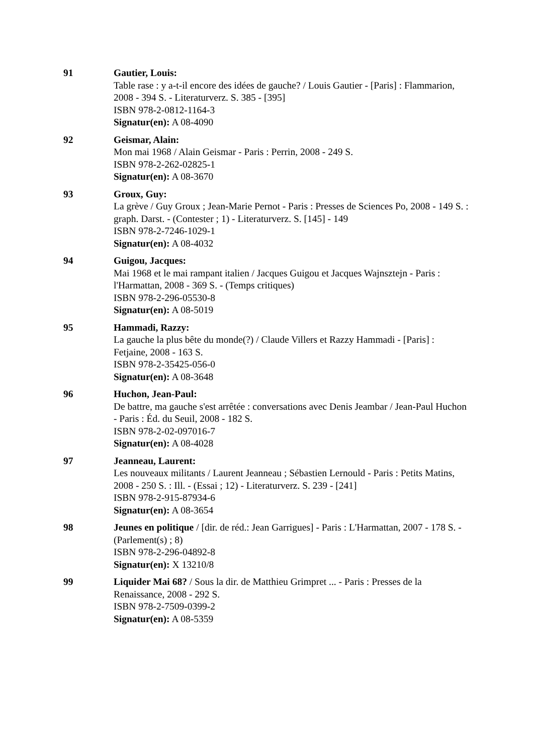91 Gautier, Louis:
Table rase : y a-t-il encore des idées de gauche? / Louis Gautier - [Paris] : Flammarion, 2008 - 394 S. - Literaturverz. S. 385 - [395]
ISBN 978-2-0812-1164-3
Signatur(en): A 08-4090
92 Geismar, Alain:
Mon mai 1968 / Alain Geismar - Paris : Perrin, 2008 - 249 S.
ISBN 978-2-262-02825-1
Signatur(en): A 08-3670
93 Groux, Guy:
La grève / Guy Groux ; Jean-Marie Pernot - Paris : Presses de Sciences Po, 2008 - 149 S. : graph. Darst. - (Contester ; 1) - Literaturverz. S. [145] - 149
ISBN 978-2-7246-1029-1
Signatur(en): A 08-4032
94 Guigou, Jacques:
Mai 1968 et le mai rampant italien / Jacques Guigou et Jacques Wajnsztejn - Paris : l'Harmattan, 2008 - 369 S. - (Temps critiques)
ISBN 978-2-296-05530-8
Signatur(en): A 08-5019
95 Hammadi, Razzy:
La gauche la plus bête du monde(?) / Claude Villers et Razzy Hammadi - [Paris] : Fetjaine, 2008 - 163 S.
ISBN 978-2-35425-056-0
Signatur(en): A 08-3648
96 Huchon, Jean-Paul:
De battre, ma gauche s'est arrêtée : conversations avec Denis Jeambar / Jean-Paul Huchon - Paris : Éd. du Seuil, 2008 - 182 S.
ISBN 978-2-02-097016-7
Signatur(en): A 08-4028
97 Jeanneau, Laurent:
Les nouveaux militants / Laurent Jeanneau ; Sébastien Lernould - Paris : Petits Matins, 2008 - 250 S. : Ill. - (Essai ; 12) - Literaturverz. S. 239 - [241]
ISBN 978-2-915-87934-6
Signatur(en): A 08-3654
98 Jeunes en politique / [dir. de réd.: Jean Garrigues] - Paris : L'Harmattan, 2007 - 178 S. - (Parlement(s) ; 8)
ISBN 978-2-296-04892-8
Signatur(en): X 13210/8
99 Liquider Mai 68? / Sous la dir. de Matthieu Grimpret ... - Paris : Presses de la Renaissance, 2008 - 292 S.
ISBN 978-2-7509-0399-2
Signatur(en): A 08-5359